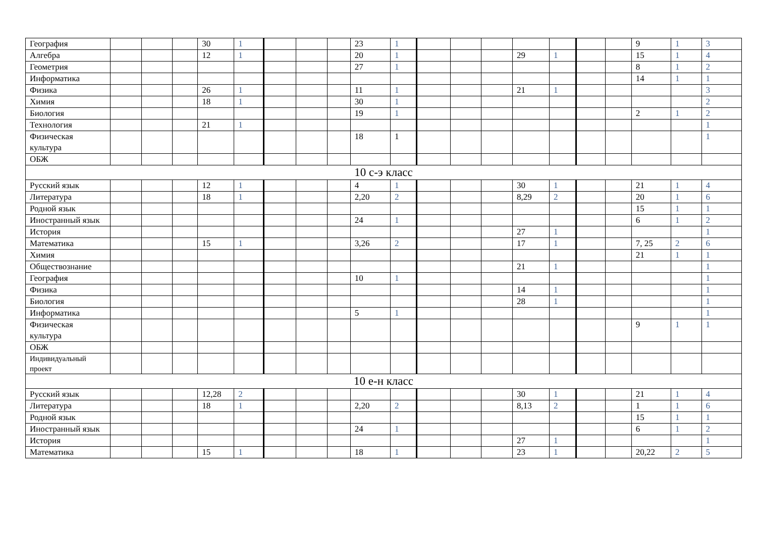| География | | | | 30 | 1 | | | | 23 | 1 | | | | | | | | 9 | 1 | 3 |
| Алгебра | | | | 12 | 1 | | | | 20 | 1 | | | | 29 | 1 | | | 15 | 1 | 4 |
| Геометрия | | | | | | | | | 27 | 1 | | | | | | | | 8 | 1 | 2 |
| Информатика | | | | | | | | | | | | | | | | | | 14 | 1 | 1 |
| Физика | | | | 26 | 1 | | | | 11 | 1 | | | | 21 | 1 | | | | | 3 |
| Химия | | | | 18 | 1 | | | | 30 | 1 | | | | | | | | | | 2 |
| Биология | | | | | | | | | 19 | 1 | | | | | | | | 2 | 1 | 2 |
| Технология | | | | 21 | 1 | | | | | | | | | | | | | | | 1 |
| Физическая культура | | | | | | | | | 18 | 1 | | | | | | | | | | 1 |
| ОБЖ | | | | | | | | | | | | | | | | | | | | |
| 10 с-э класс | | | | | | | | | | | | | | | | | | | | |
| Русский язык | | | | 12 | 1 | | | | 4 | 1 | | | | 30 | 1 | | | 21 | 1 | 4 |
| Литература | | | | 18 | 1 | | | | 2,20 | 2 | | | | 8,29 | 2 | | | 20 | 1 | 6 |
| Родной язык | | | | | | | | | | | | | | | | | | 15 | 1 | 1 |
| Иностранный язык | | | | | | | | | 24 | 1 | | | | | | | | 6 | 1 | 2 |
| История | | | | | | | | | | | | | | 27 | 1 | | | | | 1 |
| Математика | | | | 15 | 1 | | | | 3,26 | 2 | | | | 17 | 1 | | | 7, 25 | 2 | 6 |
| Химия | | | | | | | | | | | | | | | | | | 21 | 1 | 1 |
| Обществознание | | | | | | | | | | | | | | 21 | 1 | | | | | 1 |
| География | | | | | | | | | 10 | 1 | | | | | | | | | | 1 |
| Физика | | | | | | | | | | | | | | 14 | 1 | | | | | 1 |
| Биология | | | | | | | | | | | | | | 28 | 1 | | | | | 1 |
| Информатика | | | | | | | | | 5 | 1 | | | | | | | | | | 1 |
| Физическая культура | | | | | | | | | | | | | | | | | | 9 | 1 | 1 |
| ОБЖ | | | | | | | | | | | | | | | | | | | | |
| Индивидуальный проект | | | | | | | | | | | | | | | | | | | | |
| 10 е-н класс | | | | | | | | | | | | | | | | | | | | |
| Русский язык | | | | 12,28 | 2 | | | | | | | | | 30 | 1 | | | 21 | 1 | 4 |
| Литература | | | | 18 | 1 | | | | 2,20 | 2 | | | | 8,13 | 2 | | | 1 | 1 | 6 |
| Родной язык | | | | | | | | | | | | | | | | | | 15 | 1 | 1 |
| Иностранный язык | | | | | | | | | 24 | 1 | | | | | | | | 6 | 1 | 2 |
| История | | | | | | | | | | | | | | 27 | 1 | | | | | 1 |
| Математика | | | | 15 | 1 | | | | 18 | 1 | | | | 23 | 1 | | | 20,22 | 2 | 5 |